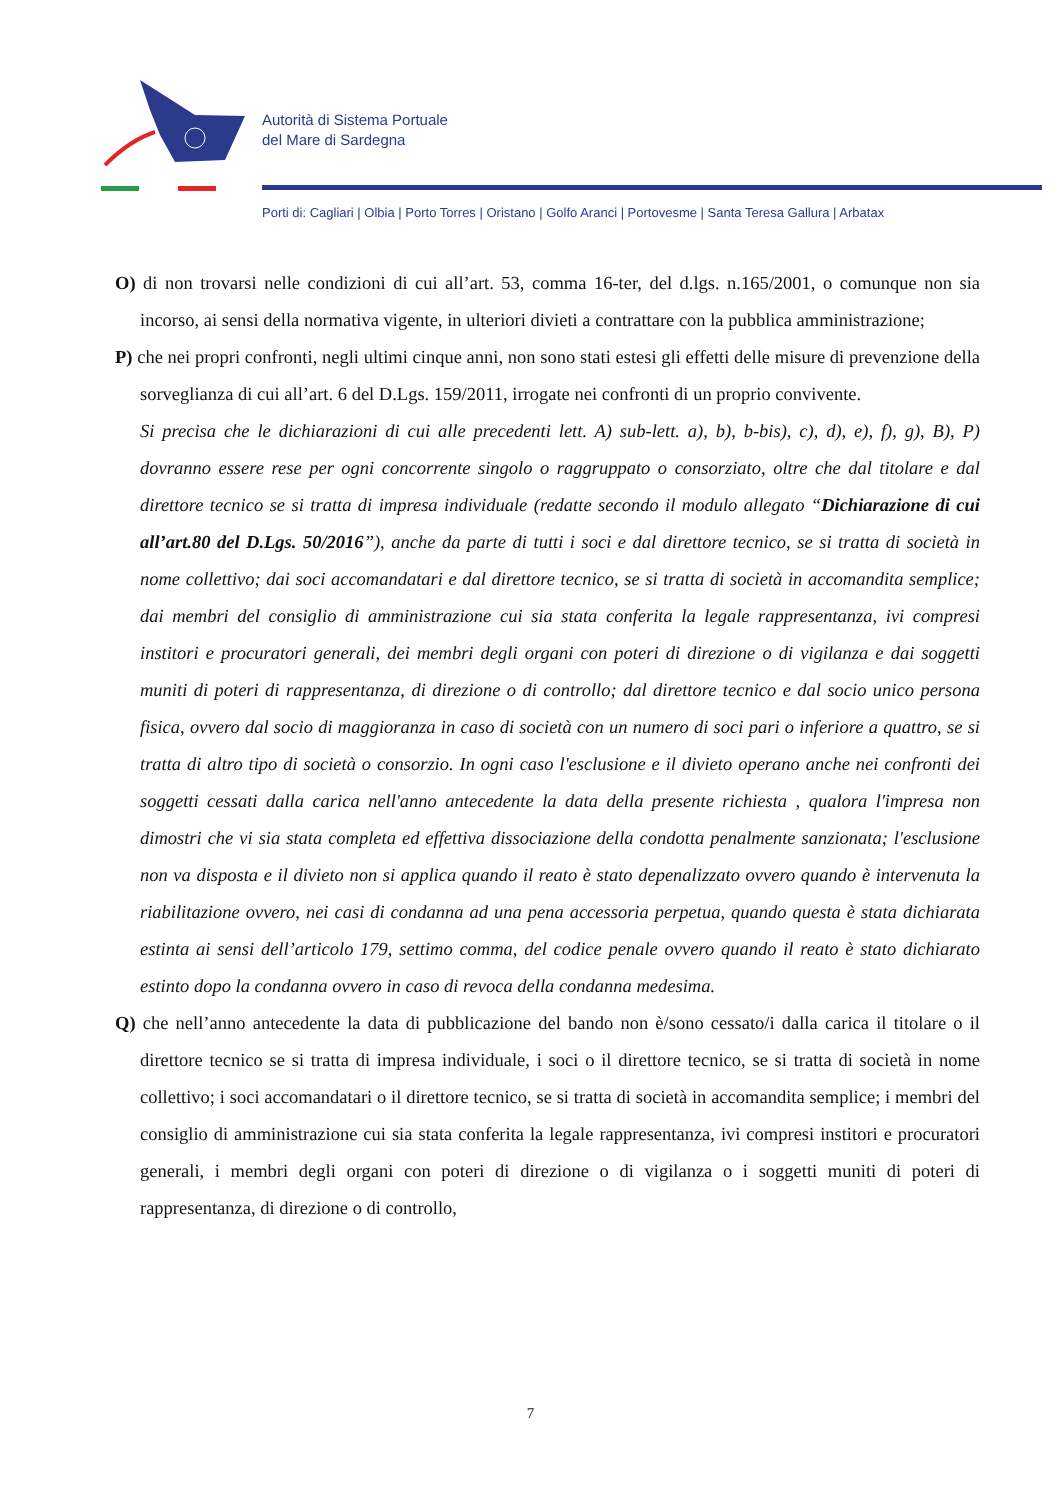Autorità di Sistema Portuale
del Mare di Sardegna
Porti di: Cagliari | Olbia | Porto Torres | Oristano | Golfo Aranci | Portovesme | Santa Teresa Gallura | Arbatax
O) di non trovarsi nelle condizioni di cui all’art. 53, comma 16-ter, del d.lgs. n.165/2001, o comunque non sia incorso, ai sensi della normativa vigente, in ulteriori divieti a contrattare con la pubblica amministrazione;
P) che nei propri confronti, negli ultimi cinque anni, non sono stati estesi gli effetti delle misure di prevenzione della sorveglianza di cui all’art. 6 del D.Lgs. 159/2011, irrogate nei confronti di un proprio convivente.
Si precisa che le dichiarazioni di cui alle precedenti lett. A) sub-lett. a), b), b-bis), c), d), e), f), g), B), P) dovranno essere rese per ogni concorrente singolo o raggruppato o consorziato, oltre che dal titolare e dal direttore tecnico se si tratta di impresa individuale (redatte secondo il modulo allegato “Dichiarazione di cui all’art.80 del D.Lgs. 50/2016”), anche da parte di tutti i soci e dal direttore tecnico, se si tratta di società in nome collettivo; dai soci accomandatari e dal direttore tecnico, se si tratta di società in accomandita semplice; dai membri del consiglio di amministrazione cui sia stata conferita la legale rappresentanza, ivi compresi institori e procuratori generali, dei membri degli organi con poteri di direzione o di vigilanza e dai soggetti muniti di poteri di rappresentanza, di direzione o di controllo; dal direttore tecnico e dal socio unico persona fisica, ovvero dal socio di maggioranza in caso di società con un numero di soci pari o inferiore a quattro, se si tratta di altro tipo di società o consorzio. In ogni caso l'esclusione e il divieto operano anche nei confronti dei soggetti cessati dalla carica nell'anno antecedente la data della presente richiesta , qualora l'impresa non dimostri che vi sia stata completa ed effettiva dissociazione della condotta penalmente sanzionata; l'esclusione non va disposta e il divieto non si applica quando il reato è stato depenalizzato ovvero quando è intervenuta la riabilitazione ovvero, nei casi di condanna ad una pena accessoria perpetua, quando questa è stata dichiarata estinta ai sensi dell’articolo 179, settimo comma, del codice penale ovvero quando il reato è stato dichiarato estinto dopo la condanna ovvero in caso di revoca della condanna medesima.
Q) che nell’anno antecedente la data di pubblicazione del bando non è/sono cessato/i dalla carica il titolare o il direttore tecnico se si tratta di impresa individuale, i soci o il direttore tecnico, se si tratta di società in nome collettivo; i soci accomandatari o il direttore tecnico, se si tratta di società in accomandita semplice; i membri del consiglio di amministrazione cui sia stata conferita la legale rappresentanza, ivi compresi institori e procuratori generali, i membri degli organi con poteri di direzione o di vigilanza o i soggetti muniti di poteri di rappresentanza, di direzione o di controllo,
7